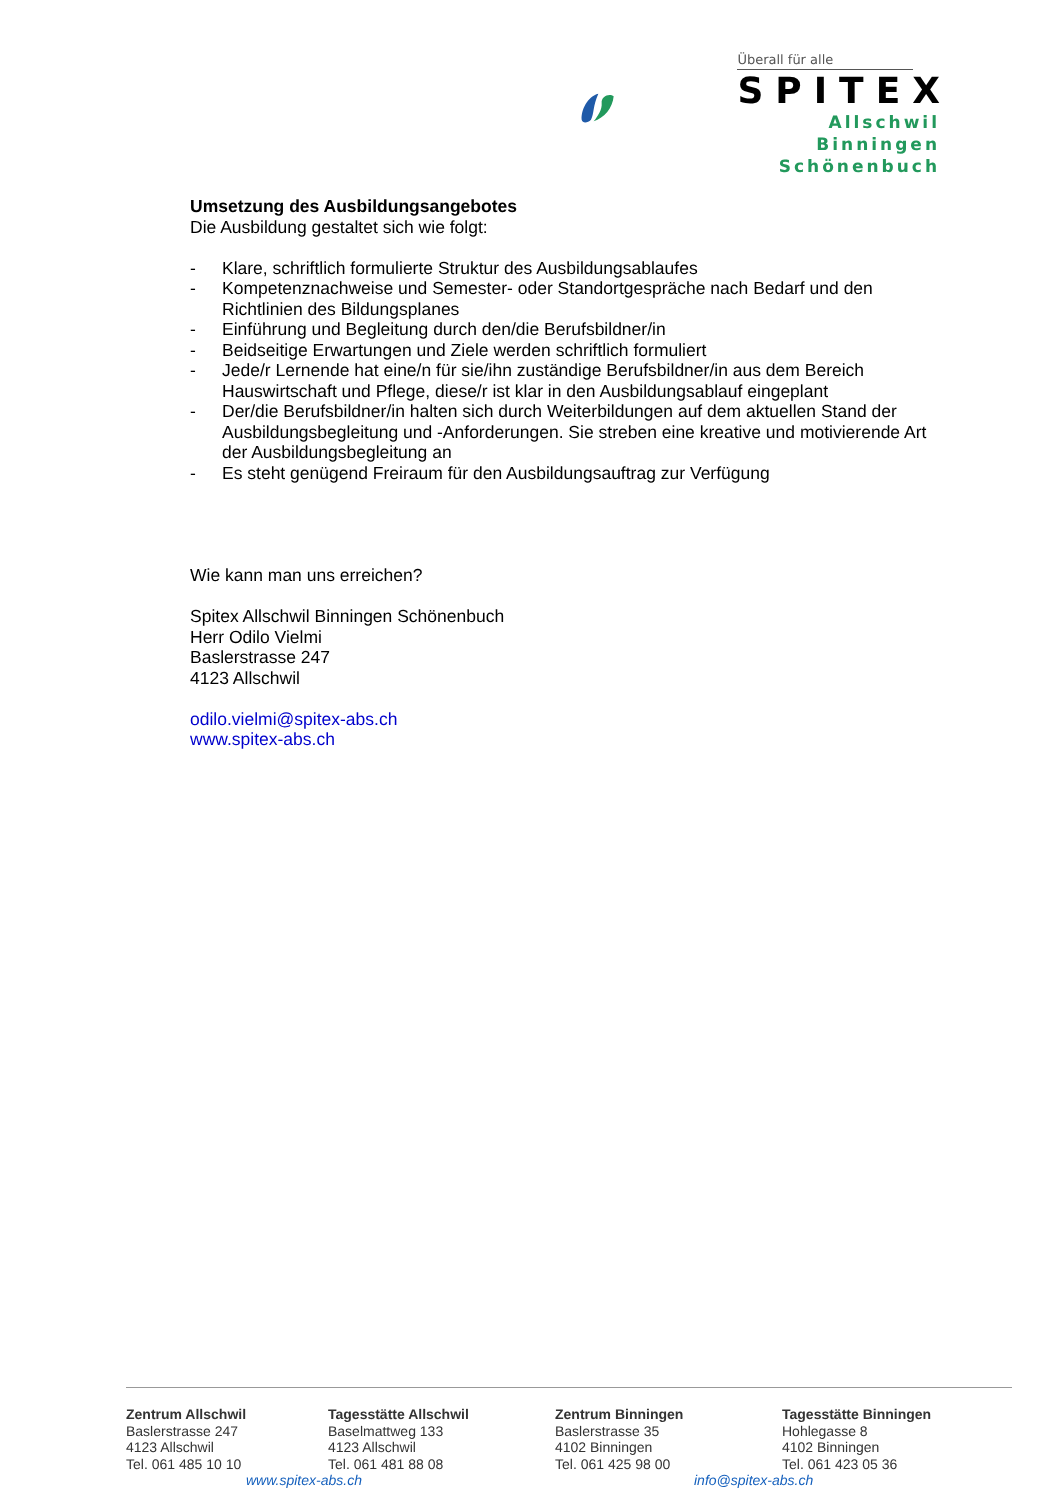Überall für alle
SPITEX
Allschwil
Binningen
Schönenbuch
Umsetzung des Ausbildungsangebotes
Die Ausbildung gestaltet sich wie folgt:
- Klare, schriftlich formulierte Struktur des Ausbildungsablaufes
- Kompetenznachweise und Semester- oder Standortgespräche nach Bedarf und den Richtlinien des Bildungsplanes
- Einführung und Begleitung durch den/die Berufsbildner/in
- Beidseitige Erwartungen und Ziele werden schriftlich formuliert
- Jede/r Lernende hat eine/n für sie/ihn zuständige Berufsbildner/in aus dem Bereich Hauswirtschaft und Pflege, diese/r ist klar in den Ausbildungsablauf eingeplant
- Der/die Berufsbildner/in halten sich durch Weiterbildungen auf dem aktuellen Stand der Ausbildungsbegleitung und -Anforderungen. Sie streben eine kreative und motivierende Art der Ausbildungsbegleitung an
- Es steht genügend Freiraum für den Ausbildungsauftrag zur Verfügung
Wie kann man uns erreichen?
Spitex Allschwil Binningen Schönenbuch
Herr Odilo Vielmi
Baslerstrasse 247
4123 Allschwil
odilo.vielmi@spitex-abs.ch
www.spitex-abs.ch
Zentrum Allschwil
Baslerstrasse 247
4123 Allschwil
Tel. 061 485 10 10
Tagesstätte Allschwil
Baselmattweg 133
4123 Allschwil
Tel. 061 481 88 08
Zentrum Binningen
Baslerstrasse 35
4102 Binningen
Tel. 061 425 98 00
Tagesstätte Binningen
Hohlegasse 8
4102 Binningen
Tel. 061 423 05 36
www.spitex-abs.ch info@spitex-abs.ch